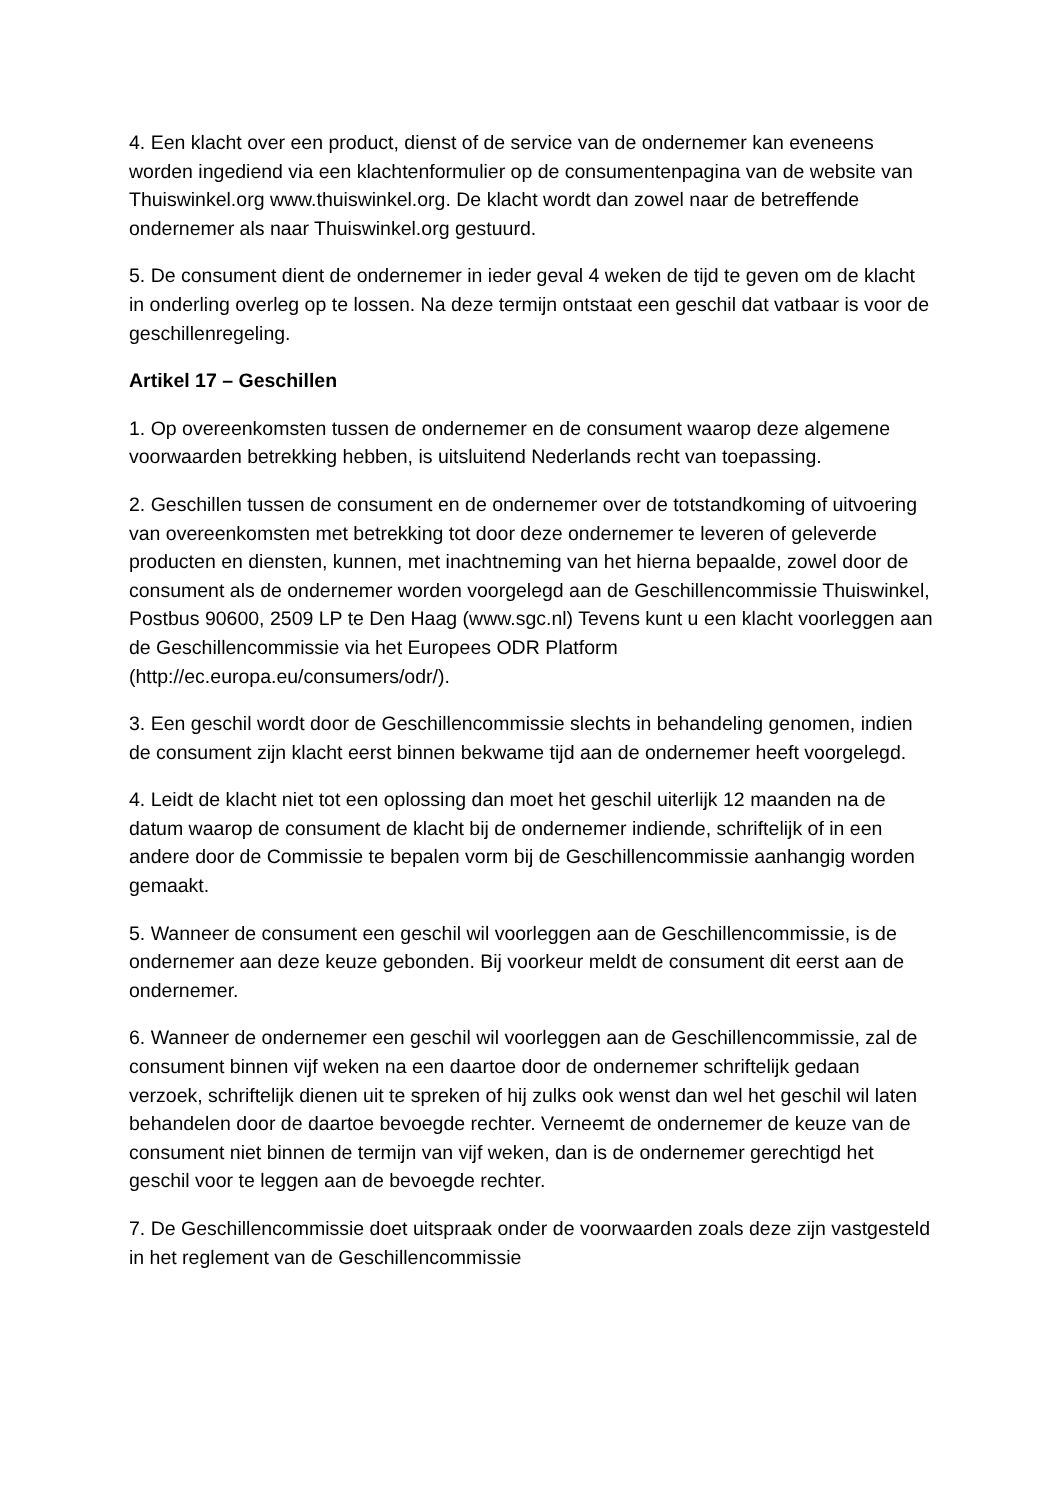4. Een klacht over een product, dienst of de service van de ondernemer kan eveneens worden ingediend via een klachtenformulier op de consumentenpagina van de website van Thuiswinkel.org www.thuiswinkel.org. De klacht wordt dan zowel naar de betreffende ondernemer als naar Thuiswinkel.org gestuurd.
5. De consument dient de ondernemer in ieder geval 4 weken de tijd te geven om de klacht in onderling overleg op te lossen. Na deze termijn ontstaat een geschil dat vatbaar is voor de geschillenregeling.
Artikel 17 – Geschillen
1. Op overeenkomsten tussen de ondernemer en de consument waarop deze algemene voorwaarden betrekking hebben, is uitsluitend Nederlands recht van toepassing.
2. Geschillen tussen de consument en de ondernemer over de totstandkoming of uitvoering van overeenkomsten met betrekking tot door deze ondernemer te leveren of geleverde producten en diensten, kunnen, met inachtneming van het hierna bepaalde, zowel door de consument als de ondernemer worden voorgelegd aan de Geschillencommissie Thuiswinkel, Postbus 90600, 2509 LP te Den Haag (www.sgc.nl) Tevens kunt u een klacht voorleggen aan de Geschillencommissie via het Europees ODR Platform (http://ec.europa.eu/consumers/odr/).
3. Een geschil wordt door de Geschillencommissie slechts in behandeling genomen, indien de consument zijn klacht eerst binnen bekwame tijd aan de ondernemer heeft voorgelegd.
4. Leidt de klacht niet tot een oplossing dan moet het geschil uiterlijk 12 maanden na de datum waarop de consument de klacht bij de ondernemer indiende, schriftelijk of in een andere door de Commissie te bepalen vorm bij de Geschillencommissie aanhangig worden gemaakt.
5. Wanneer de consument een geschil wil voorleggen aan de Geschillencommissie, is de ondernemer aan deze keuze gebonden. Bij voorkeur meldt de consument dit eerst aan de ondernemer.
6. Wanneer de ondernemer een geschil wil voorleggen aan de Geschillencommissie, zal de consument binnen vijf weken na een daartoe door de ondernemer schriftelijk gedaan verzoek, schriftelijk dienen uit te spreken of hij zulks ook wenst dan wel het geschil wil laten behandelen door de daartoe bevoegde rechter. Verneemt de ondernemer de keuze van de consument niet binnen de termijn van vijf weken, dan is de ondernemer gerechtigd het geschil voor te leggen aan de bevoegde rechter.
7. De Geschillencommissie doet uitspraak onder de voorwaarden zoals deze zijn vastgesteld in het reglement van de Geschillencommissie